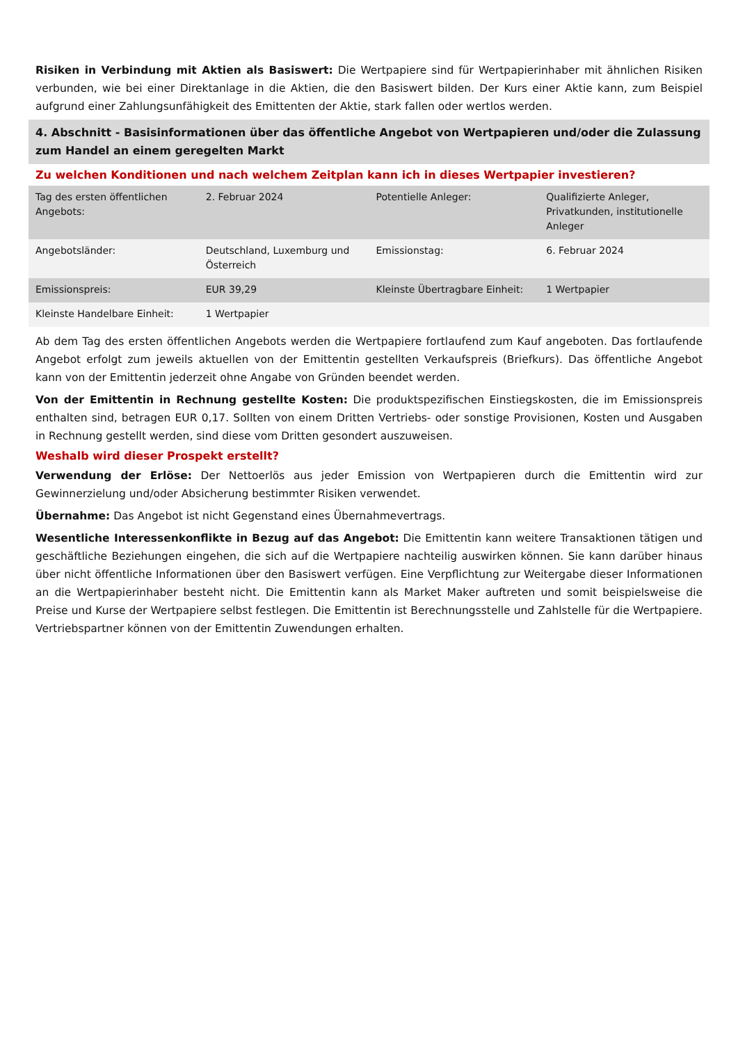Risiken in Verbindung mit Aktien als Basiswert: Die Wertpapiere sind für Wertpapierinhaber mit ähnlichen Risiken verbunden, wie bei einer Direktanlage in die Aktien, die den Basiswert bilden. Der Kurs einer Aktie kann, zum Beispiel aufgrund einer Zahlungsunfähigkeit des Emittenten der Aktie, stark fallen oder wertlos werden.
4. Abschnitt - Basisinformationen über das öffentliche Angebot von Wertpapieren und/oder die Zulassung zum Handel an einem geregelten Markt
Zu welchen Konditionen und nach welchem Zeitplan kann ich in dieses Wertpapier investieren?
| Tag des ersten öffentlichen Angebots: | 2. Februar 2024 | Potentielle Anleger: | Qualifizierte Anleger, Privatkunden, institutionelle Anleger |
| Angebotsländer: | Deutschland, Luxemburg und Österreich | Emissionstag: | 6. Februar 2024 |
| Emissionspreis: | EUR 39,29 | Kleinste Übertragbare Einheit: | 1 Wertpapier |
| Kleinste Handelbare Einheit: | 1 Wertpapier | | |
Ab dem Tag des ersten öffentlichen Angebots werden die Wertpapiere fortlaufend zum Kauf angeboten. Das fortlaufende Angebot erfolgt zum jeweils aktuellen von der Emittentin gestellten Verkaufspreis (Briefkurs). Das öffentliche Angebot kann von der Emittentin jederzeit ohne Angabe von Gründen beendet werden.
Von der Emittentin in Rechnung gestellte Kosten: Die produktspezifischen Einstiegskosten, die im Emissionspreis enthalten sind, betragen EUR 0,17. Sollten von einem Dritten Vertriebs- oder sonstige Provisionen, Kosten und Ausgaben in Rechnung gestellt werden, sind diese vom Dritten gesondert auszuweisen.
Weshalb wird dieser Prospekt erstellt?
Verwendung der Erlöse: Der Nettoerlös aus jeder Emission von Wertpapieren durch die Emittentin wird zur Gewinnerzielung und/oder Absicherung bestimmter Risiken verwendet.
Übernahme: Das Angebot ist nicht Gegenstand eines Übernahmevertrags.
Wesentliche Interessenkonflikte in Bezug auf das Angebot: Die Emittentin kann weitere Transaktionen tätigen und geschäftliche Beziehungen eingehen, die sich auf die Wertpapiere nachteilig auswirken können. Sie kann darüber hinaus über nicht öffentliche Informationen über den Basiswert verfügen. Eine Verpflichtung zur Weitergabe dieser Informationen an die Wertpapierinhaber besteht nicht. Die Emittentin kann als Market Maker auftreten und somit beispielsweise die Preise und Kurse der Wertpapiere selbst festlegen. Die Emittentin ist Berechnungsstelle und Zahlstelle für die Wertpapiere. Vertriebspartner können von der Emittentin Zuwendungen erhalten.